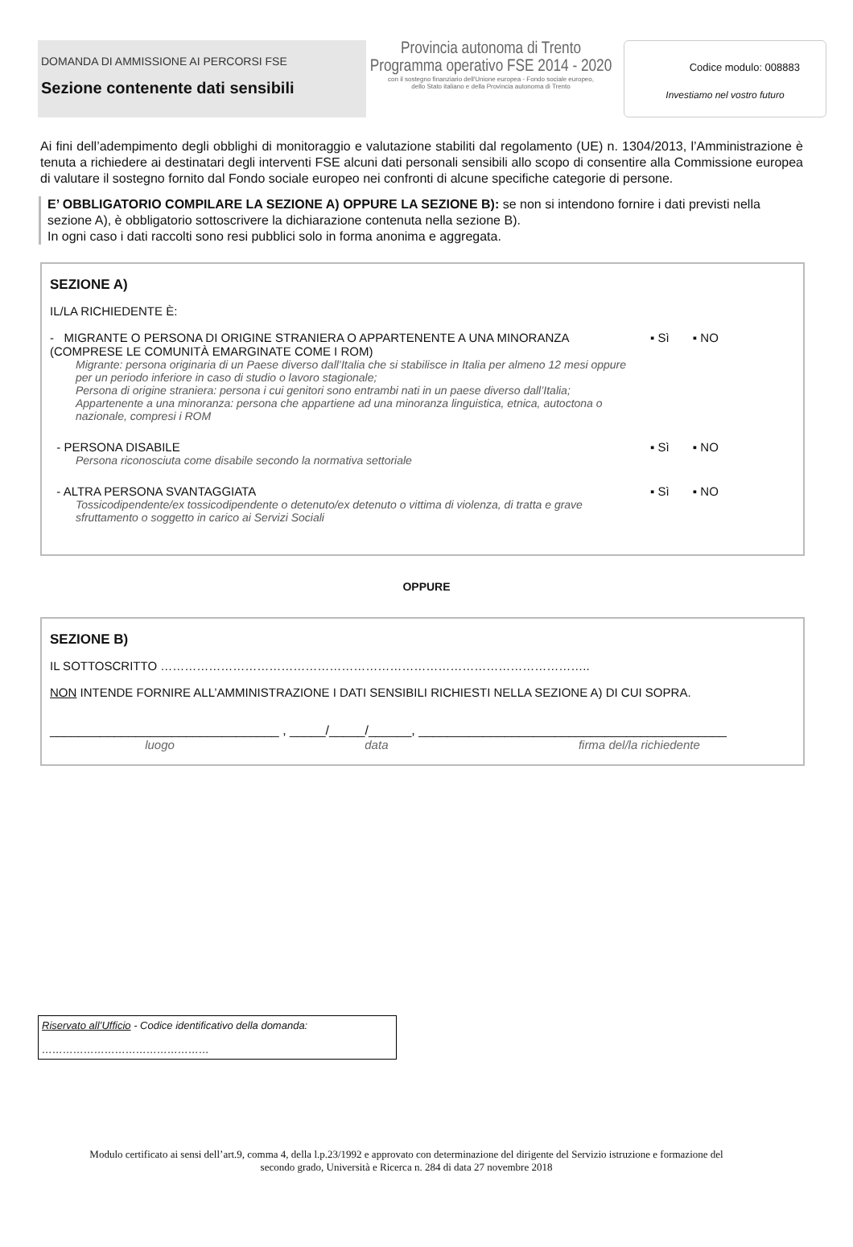Codice modulo: 008883
DOMANDA DI AMMISSIONE AI PERCORSI FSE
Sezione contenente dati sensibili
Provincia autonoma di Trento
Programma operativo FSE 2014 - 2020
con il sostegno finanziario dell'Unione europea - Fondo sociale europeo,
dello Stato italiano e della Provincia autonoma di Trento
Investiamo nel vostro futuro
Ai fini dell’adempimento degli obblighi di monitoraggio e valutazione stabiliti dal regolamento (UE) n. 1304/2013, l’Amministrazione è tenuta a richiedere ai destinatari degli interventi FSE alcuni dati personali sensibili allo scopo di consentire alla Commissione europea di valutare il sostegno fornito dal Fondo sociale europeo nei confronti di alcune specifiche categorie di persone.
E’ OBBLIGATORIO COMPILARE LA SEZIONE A) OPPURE LA SEZIONE B): se non si intendono fornire i dati previsti nella sezione A), è obbligatorio sottoscrivere la dichiarazione contenuta nella sezione B).
In ogni caso i dati raccolti sono resi pubblici solo in forma anonima e aggregata.
SEZIONE A)
IL/LA RICHIEDENTE È:
- MIGRANTE O PERSONA DI ORIGINE STRANIERA O APPARTENENTE A UNA MINORANZA (COMPRESE LE COMUNITÀ EMARGINATE COME I ROM)
Migrante: persona originaria di un Paese diverso dall’Italia che si stabilisce in Italia per almeno 12 mesi oppure per un periodo inferiore in caso di studio o lavoro stagionale;
Persona di origine straniera: persona i cui genitori sono entrambi nati in un paese diverso dall’Italia;
Appartenente a una minoranza: persona che appartiene ad una minoranza linguistica, etnica, autoctona o nazionale, compresi i ROM
▪ Sì ▪ NO
- PERSONA DISABILE
Persona riconosciuta come disabile secondo la normativa settoriale
▪ Sì ▪ NO
- ALTRA PERSONA SVANTAGGIATA
Tossicodipendente/ex tossicodipendente o detenuto/ex detenuto o vittima di violenza, di tratta e grave sfruttamento o soggetto in carico ai Servizi Sociali
▪ Sì ▪ NO
OPPURE
SEZIONE B)
IL SOTTOSCRITTO ……………………………………………………………………………………………..
NON INTENDE FORNIRE ALL’AMMINISTRAZIONE I DATI SENSIBILI RICHIESTI NELLA SEZIONE A) DI CUI SOPRA.
________________________________ , _____/_____/______, ___________________________________________
luogo data firma del/la richiedente
Riservato all’Ufficio - Codice identificativo della domanda:
…………………………………………
Modulo certificato ai sensi dell’art.9, comma 4, della l.p.23/1992 e approvato con determinazione del dirigente del Servizio istruzione e formazione del secondo grado, Università e Ricerca n. 284 di data 27 novembre 2018